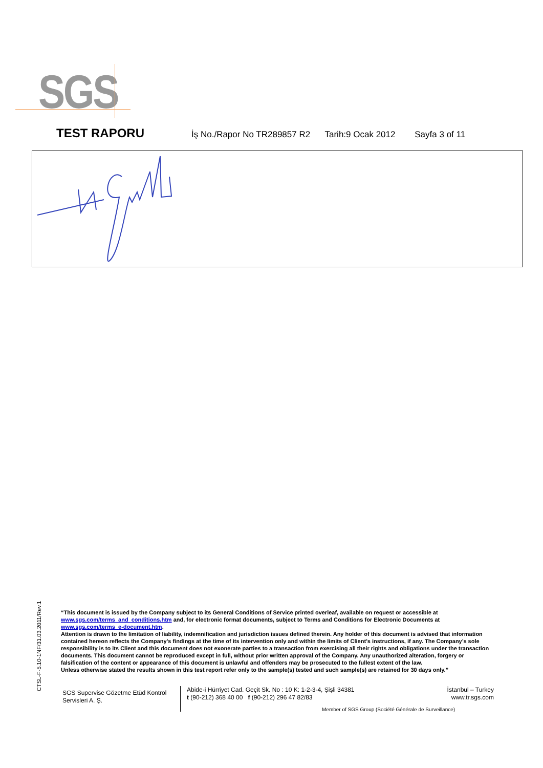SGS
TEST RAPORU İş No./Rapor No TR289857 R2 Tarih:9 Ocak 2012 Sayfa 3 of 11
CTSL-F-5.10-1NF/31.03.2011/Rev.1
“This document is issued by the Company subject to its General Conditions of Service printed overleaf, available on request or accessible at www.sgs.com/terms_and_conditions.htm and, for electronic format documents, subject to Terms and Conditions for Electronic Documents at www.sgs.com/terms_e-document.htm.
Attention is drawn to the limitation of liability, indemnification and jurisdiction issues defined therein. Any holder of this document is advised that information contained hereon reflects the Company’s findings at the time of its intervention only and within the limits of Client’s instructions, if any. The Company’s sole responsibility is to its Client and this document does not exonerate parties to a transaction from exercising all their rights and obligations under the transaction documents. This document cannot be reproduced except in full, without prior written approval of the Company. Any unauthorized alteration, forgery or falsification of the content or appearance of this document is unlawful and offenders may be prosecuted to the fullest extent of the law.
Unless otherwise stated the results shown in this test report refer only to the sample(s) tested and such sample(s) are retained for 30 days only.”
SGS Supervise Gözetme Etüd Kontrol Servisleri A. Ş.
Abide-i Hürriyet Cad. Geçit Sk. No : 10 K: 1-2-3-4, Şişli 34381
t (90-212) 368 40 00 f (90-212) 296 47 82/83
İstanbul – Turkey
www.tr.sgs.com
Member of SGS Group (Société Générale de Surveillance)